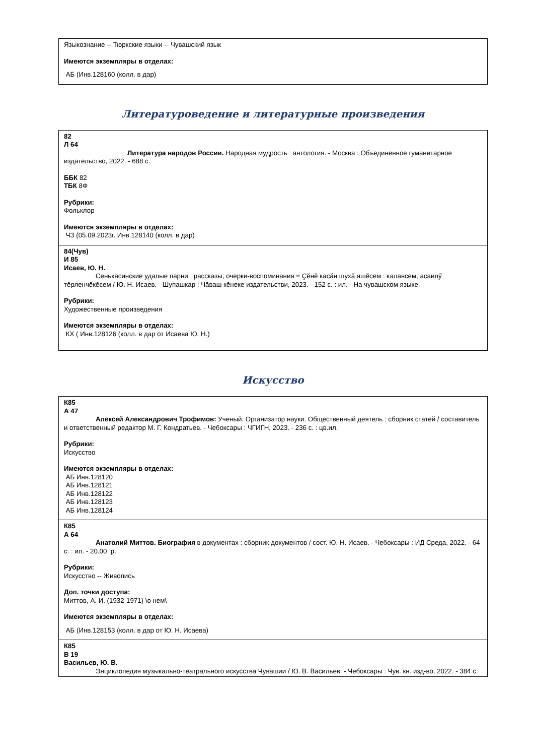| Языкознание -- Тюркские языки -- Чувашский язык Имеются экземпляры в отделах: АБ (Инв.128160 (колл. в дар) |
Литературоведение и литературные произведения
| 82 Л 64 Литература народов России. Народная мудрость : антология. - Москва : Объединенное гуманитарное издательство, 2022. - 688 с. ББК 82 ТБК 8Ф Рубрики: Фольклор Имеются экземпляры в отделах: ЧЗ (05.09.2023г. Инв.128140 (колл. в дар) |
| 84(Чув) И 85 Исаев, Ю. Н. Сенькасинские удалые парни : рассказы, очерки-воспоминания = Ҫӗнӗ касӑн шухӑ яшӗсем : калавсем, асаилӳ тӗрленчӗкӗсем / Ю. Н. Исаев. - Шупашкар : Чӑваш кӗнеке издательстви, 2023. - 152 с. : ил. - На чувашском языке. Рубрики: Художественные произведения Имеются экземпляры в отделах: КХ ( Инв.128126 (колл. в дар от Исаева Ю. Н.) |
Искусство
| К85 А 47 Алексей Александрович Трофимов: Ученый. Организатор науки. Общественный деятель : сборник статей / составитель и ответственный редактор М. Г. Кондратьев. - Чебоксары : ЧГИГН, 2023. - 236 с. : цв.ил. Рубрики: Искусство Имеются экземпляры в отделах: АБ Инв.128120 АБ Инв.128121 АБ Инв.128122 АБ Инв.128123 АБ Инв.128124 |
| К85 А 64 Анатолий Миттов. Биография в документах : сборник документов / сост. Ю. Н. Исаев. - Чебоксары : ИД Среда, 2022. - 64 с. : ил. - 20.00 р. Рубрики: Искусство -- Живопись Доп. точки доступа: Миттов, А. И. (1932-1971) \о нем\ Имеются экземпляры в отделах: АБ (Инв.128153 (колл. в дар от Ю. Н. Исаева) |
| К85 В 19 Васильев, Ю. В. Энциклопедия музыкально-театрального искусства Чувашии / Ю. В. Васильев. - Чебоксары : Чув. кн. изд-во, 2022. - 384 с. |